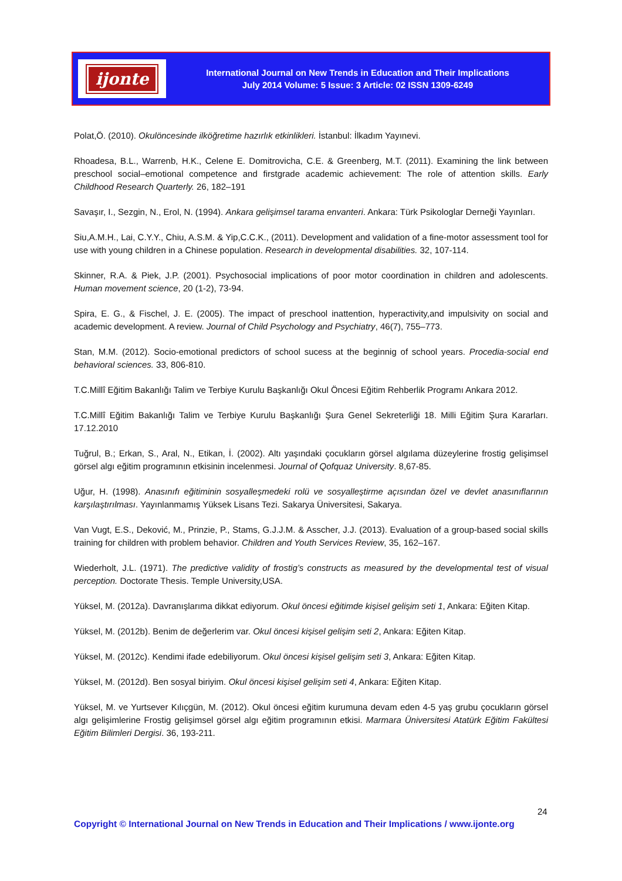ijonte
International Journal on New Trends in Education and Their Implications
July 2014 Volume: 5 Issue: 3 Article: 02 ISSN 1309-6249
Polat,Ö. (2010). Okulöncesinde ilköğretime hazırlık etkinlikleri. İstanbul: İlkadım Yayınevi.
Rhoadesa, B.L., Warrenb, H.K., Celene E. Domitrovicha, C.E. & Greenberg, M.T. (2011). Examining the link between preschool social–emotional competence and firstgrade academic achievement: The role of attention skills. Early Childhood Research Quarterly. 26, 182–191
Savaşır, I., Sezgin, N., Erol, N. (1994). Ankara gelişimsel tarama envanteri. Ankara: Türk Psikologlar Derneği Yayınları.
Siu,A.M.H., Lai, C.Y.Y., Chiu, A.S.M. & Yip,C.C.K., (2011). Development and validation of a fine-motor assessment tool for use with young children in a Chinese population. Research in developmental disabilities. 32, 107-114.
Skinner, R.A. & Piek, J.P. (2001). Psychosocial implications of poor motor coordination in children and adolescents. Human movement science, 20 (1-2), 73-94.
Spira, E. G., & Fischel, J. E. (2005). The impact of preschool inattention, hyperactivity,and impulsivity on social and academic development. A review. Journal of Child Psychology and Psychiatry, 46(7), 755–773.
Stan, M.M. (2012). Socio-emotional predictors of school sucess at the beginnig of school years. Procedia-social end behavioral sciences. 33, 806-810.
T.C.Millî Eğitim Bakanlığı Talim ve Terbiye Kurulu Başkanlığı Okul Öncesi Eğitim Rehberlik Programı Ankara 2012.
T.C.Millî Eğitim Bakanlığı Talim ve Terbiye Kurulu Başkanlığı Şura Genel Sekreterliği 18. Milli Eğitim Şura Kararları. 17.12.2010
Tuğrul, B.; Erkan, S., Aral, N., Etikan, İ. (2002). Altı yaşındaki çocukların görsel algılama düzeylerine frostig gelişimsel görsel algı eğitim programının etkisinin incelenmesi. Journal of Qofquaz University. 8,67-85.
Uğur, H. (1998). Anasınıfı eğitiminin sosyalleşmedeki rolü ve sosyalleştirme açısından özel ve devlet anasınıflarının karşılaştırılması. Yayınlanmamış Yüksek Lisans Tezi. Sakarya Üniversitesi, Sakarya.
Van Vugt, E.S., Deković, M., Prinzie, P., Stams, G.J.J.M. & Asscher, J.J. (2013). Evaluation of a group-based social skills training for children with problem behavior. Children and Youth Services Review, 35, 162–167.
Wiederholt, J.L. (1971). The predictive validity of frostig’s constructs as measured by the developmental test of visual perception. Doctorate Thesis. Temple University,USA.
Yüksel, M. (2012a). Davranışlarıma dikkat ediyorum. Okul öncesi eğitimde kişisel gelişim seti 1, Ankara: Eğiten Kitap.
Yüksel, M. (2012b). Benim de değerlerim var. Okul öncesi kişisel gelişim seti 2, Ankara: Eğiten Kitap.
Yüksel, M. (2012c). Kendimi ifade edebiliyorum. Okul öncesi kişisel gelişim seti 3, Ankara: Eğiten Kitap.
Yüksel, M. (2012d). Ben sosyal biriyim. Okul öncesi kişisel gelişim seti 4, Ankara: Eğiten Kitap.
Yüksel, M. ve Yurtsever Kılıçgün, M. (2012). Okul öncesi eğitim kurumuna devam eden 4-5 yaş grubu çocukların görsel algı gelişimlerine Frostig gelişimsel görsel algı eğitim programının etkisi. Marmara Üniversitesi Atatürk Eğitim Fakültesi Eğitim Bilimleri Dergisi. 36, 193-211.
24
Copyright © International Journal on New Trends in Education and Their Implications / www.ijonte.org